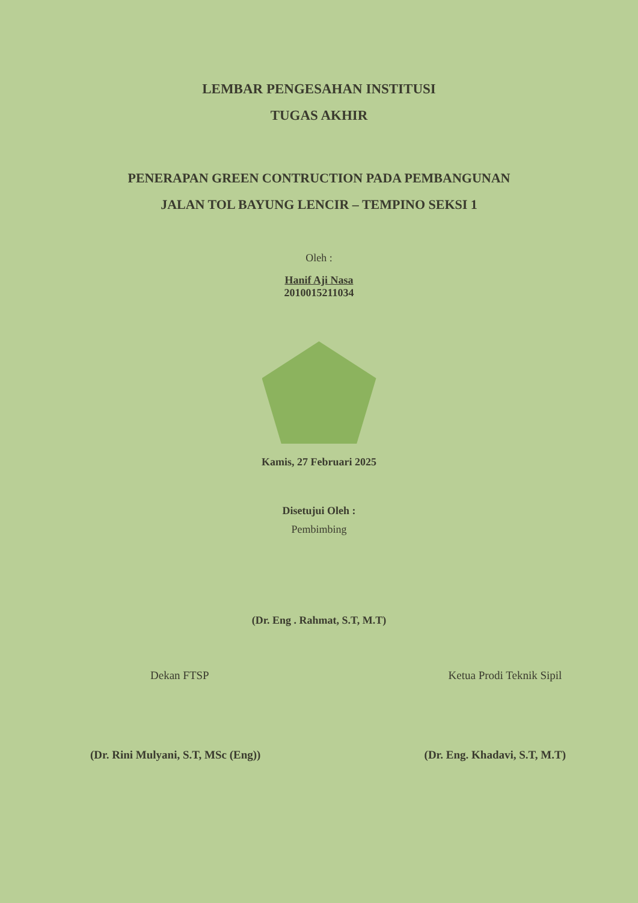LEMBAR PENGESAHAN INSTITUSI
TUGAS AKHIR
PENERAPAN GREEN CONTRUCTION PADA PEMBANGUNAN
JALAN TOL BAYUNG LENCIR – TEMPINO SEKSI 1
Oleh :
Hanif Aji Nasa
2010015211034
Kamis, 27 Februari 2025
Disetujui Oleh :
Pembimbing
(Dr. Eng . Rahmat, S.T, M.T)
Dekan FTSP
(Dr. Rini Mulyani, S.T, MSc (Eng))
Ketua Prodi Teknik Sipil
(Dr. Eng. Khadavi, S.T, M.T)